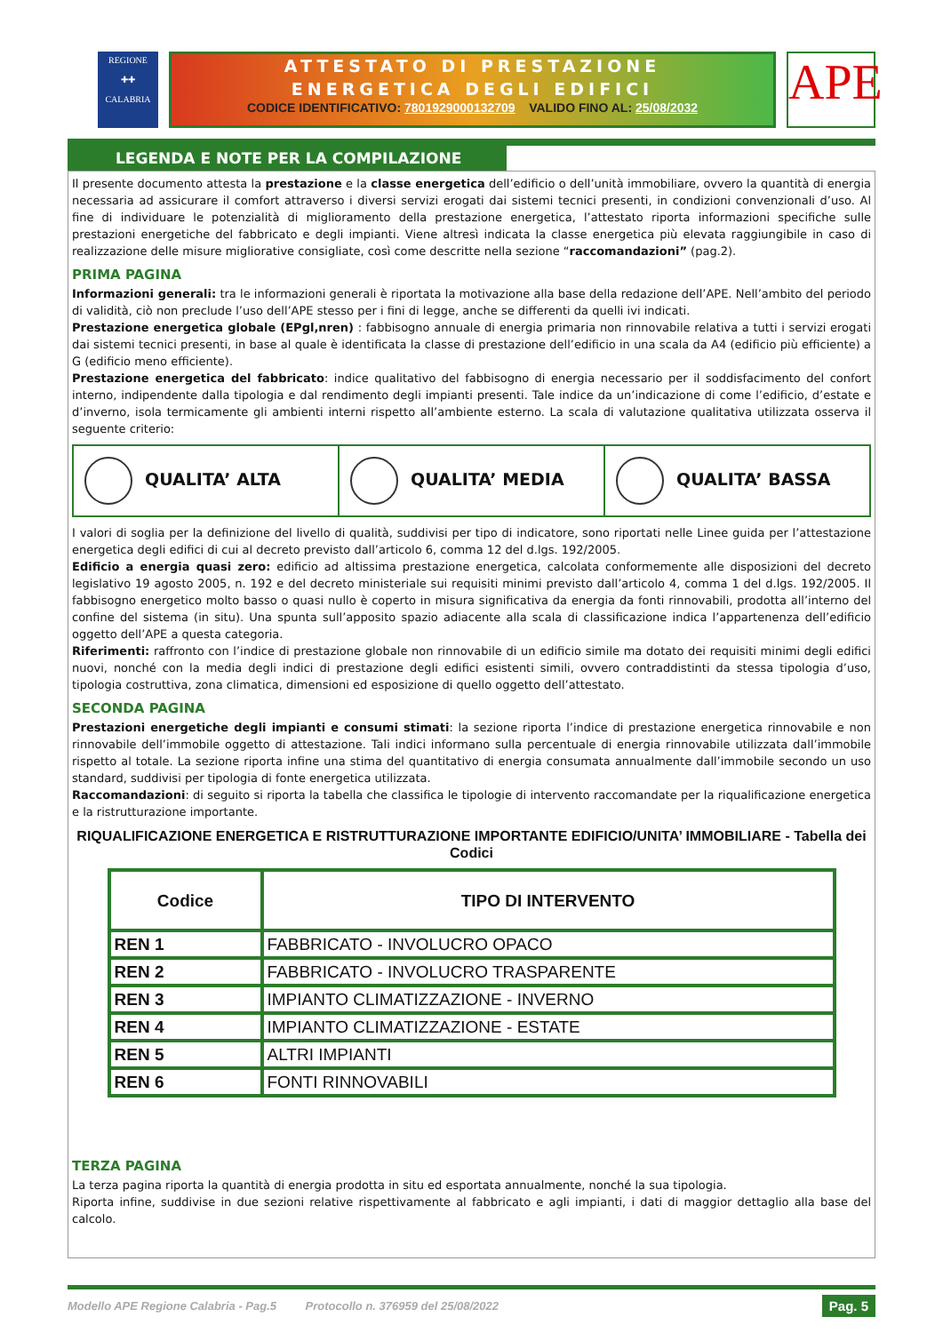REGIONE
✚✚
CALABRIA
ATTESTATO DI PRESTAZIONE
ENERGETICA DEGLI EDIFICI
CODICE IDENTIFICATIVO: 7801929000132709 VALIDO FINO AL: 25/08/2032
APE
LEGENDA E NOTE PER LA COMPILAZIONE
Il presente documento attesta la prestazione e la classe energetica dell’edificio o dell’unità immobiliare, ovvero la quantità di energia necessaria ad assicurare il comfort attraverso i diversi servizi erogati dai sistemi tecnici presenti, in condizioni convenzionali d’uso. Al fine di individuare le potenzialità di miglioramento della prestazione energetica, l’attestato riporta informazioni specifiche sulle prestazioni energetiche del fabbricato e degli impianti. Viene altresì indicata la classe energetica più elevata raggiungibile in caso di realizzazione delle misure migliorative consigliate, così come descritte nella sezione “raccomandazioni” (pag.2).
PRIMA PAGINA
Informazioni generali: tra le informazioni generali è riportata la motivazione alla base della redazione dell’APE. Nell’ambito del periodo di validità, ciò non preclude l’uso dell’APE stesso per i fini di legge, anche se differenti da quelli ivi indicati.
Prestazione energetica globale (EPgl,nren) : fabbisogno annuale di energia primaria non rinnovabile relativa a tutti i servizi erogati dai sistemi tecnici presenti, in base al quale è identificata la classe di prestazione dell’edificio in una scala da A4 (edificio più efficiente) a G (edificio meno efficiente).
Prestazione energetica del fabbricato: indice qualitativo del fabbisogno di energia necessario per il soddisfacimento del confort interno, indipendente dalla tipologia e dal rendimento degli impianti presenti. Tale indice da un’indicazione di come l’edificio, d’estate e d’inverno, isola termicamente gli ambienti interni rispetto all’ambiente esterno. La scala di valutazione qualitativa utilizzata osserva il seguente criterio:
QUALITA’ ALTA QUALITA’ MEDIA QUALITA’ BASSA
I valori di soglia per la definizione del livello di qualità, suddivisi per tipo di indicatore, sono riportati nelle Linee guida per l’attestazione energetica degli edifici di cui al decreto previsto dall’articolo 6, comma 12 del d.lgs. 192/2005.
Edificio a energia quasi zero: edificio ad altissima prestazione energetica, calcolata conformemente alle disposizioni del decreto legislativo 19 agosto 2005, n. 192 e del decreto ministeriale sui requisiti minimi previsto dall’articolo 4, comma 1 del d.lgs. 192/2005. Il fabbisogno energetico molto basso o quasi nullo è coperto in misura significativa da energia da fonti rinnovabili, prodotta all’interno del confine del sistema (in situ). Una spunta sull’apposito spazio adiacente alla scala di classificazione indica l’appartenenza dell’edificio oggetto dell’APE a questa categoria.
Riferimenti: raffronto con l’indice di prestazione globale non rinnovabile di un edificio simile ma dotato dei requisiti minimi degli edifici nuovi, nonché con la media degli indici di prestazione degli edifici esistenti simili, ovvero contraddistinti da stessa tipologia d’uso, tipologia costruttiva, zona climatica, dimensioni ed esposizione di quello oggetto dell’attestato.
SECONDA PAGINA
Prestazioni energetiche degli impianti e consumi stimati: la sezione riporta l’indice di prestazione energetica rinnovabile e non rinnovabile dell’immobile oggetto di attestazione. Tali indici informano sulla percentuale di energia rinnovabile utilizzata dall’immobile rispetto al totale. La sezione riporta infine una stima del quantitativo di energia consumata annualmente dall’immobile secondo un uso standard, suddivisi per tipologia di fonte energetica utilizzata.
Raccomandazioni: di seguito si riporta la tabella che classifica le tipologie di intervento raccomandate per la riqualificazione energetica e la ristrutturazione importante.
RIQUALIFICAZIONE ENERGETICA E RISTRUTTURAZIONE IMPORTANTE EDIFICIO/UNITA’ IMMOBILIARE - Tabella dei Codici
| Codice | TIPO DI INTERVENTO |
| --- | --- |
| REN 1 | FABBRICATO - INVOLUCRO OPACO |
| REN 2 | FABBRICATO - INVOLUCRO TRASPARENTE |
| REN 3 | IMPIANTO CLIMATIZZAZIONE - INVERNO |
| REN 4 | IMPIANTO CLIMATIZZAZIONE - ESTATE |
| REN 5 | ALTRI IMPIANTI |
| REN 6 | FONTI RINNOVABILI |
TERZA PAGINA
La terza pagina riporta la quantità di energia prodotta in situ ed esportata annualmente, nonché la sua tipologia.
Riporta infine, suddivise in due sezioni relative rispettivamente al fabbricato e agli impianti, i dati di maggior dettaglio alla base del calcolo.
Modello APE Regione Calabria - Pag.5 Protocollo n. 376959 del 25/08/2022 Pag. 5